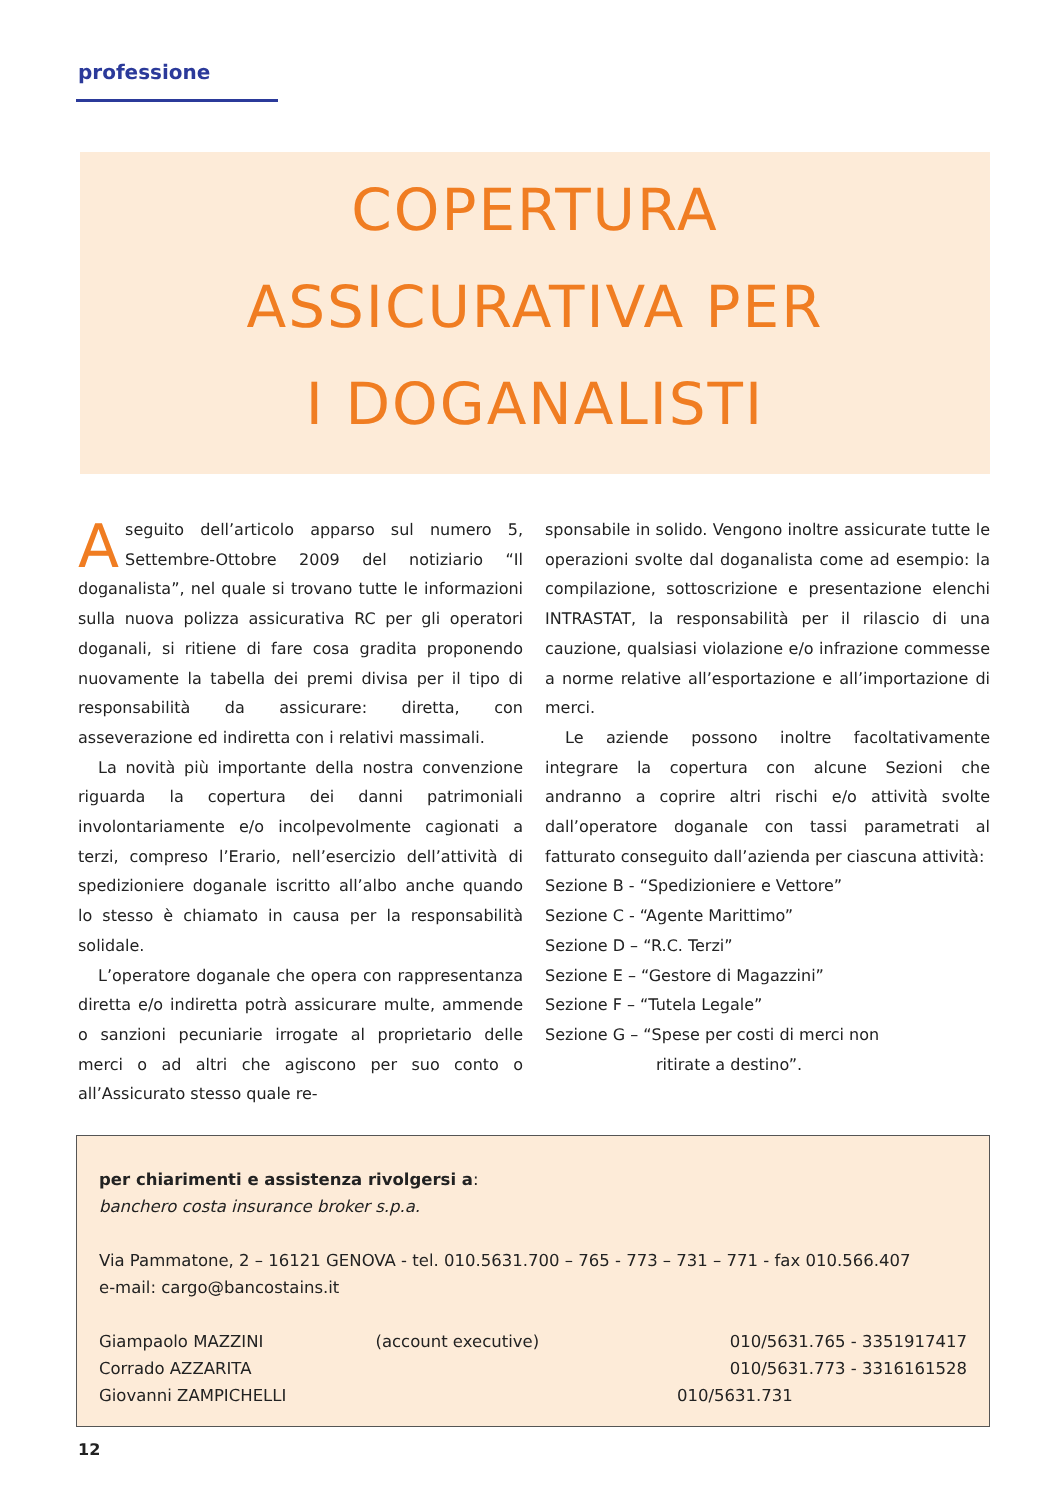professione
COPERTURA
ASSICURATIVA PER
I DOGANALISTI
Aseguito dell’articolo apparso sul numero 5, Settembre-Ottobre 2009 del notiziario “Il doganalista”, nel quale si trovano tutte le informazioni sulla nuova polizza assicurativa RC per gli operatori doganali, si ritiene di fare cosa gradita proponendo nuovamente la tabella dei premi divisa per il tipo di responsabilità da assicurare: diretta, con asseverazione ed indiretta con i relativi massimali.
La novità più importante della nostra convenzione riguarda la copertura dei danni patrimoniali involontariamente e/o incolpevolmente cagionati a terzi, compreso l’Erario, nell’esercizio dell’attività di spedizioniere doganale iscritto all’albo anche quando lo stesso è chiamato in causa per la responsabilità solidale.
L’operatore doganale che opera con rappresentanza diretta e/o indiretta potrà assicurare multe, ammende o sanzioni pecuniarie irrogate al proprietario delle merci o ad altri che agiscono per suo conto o all’Assicurato stesso quale re-
sponsabile in solido. Vengono inoltre assicurate tutte le operazioni svolte dal doganalista come ad esempio: la compilazione, sottoscrizione e presentazione elenchi INTRASTAT, la responsabilità per il rilascio di una cauzione, qualsiasi violazione e/o infrazione commesse a norme relative all’esportazione e all’importazione di merci.
Le aziende possono inoltre facoltativamente integrare la copertura con alcune Sezioni che andranno a coprire altri rischi e/o attività svolte dall’operatore doganale con tassi parametrati al fatturato conseguito dall’azienda per ciascuna attività:
Sezione B - “Spedizioniere e Vettore”
Sezione C - “Agente Marittimo”
Sezione D – “R.C. Terzi”
Sezione E – “Gestore di Magazzini”
Sezione F – “Tutela Legale”
Sezione G – “Spese per costi di merci non
ritirate a destino”.
per chiarimenti e assistenza rivolgersi a:
banchero costa insurance broker s.p.a.
Via Pammatone, 2 – 16121 GENOVA - tel. 010.5631.700 – 765 - 773 – 731 – 771 - fax 010.566.407
e-mail: cargo@bancostains.it
| Giampaolo MAZZINI | (account executive) | 010/5631.765 - 3351917417 |
| Corrado AZZARITA | | 010/5631.773 - 3316161528 |
| Giovanni ZAMPICHELLI | | 010/5631.731 |
12